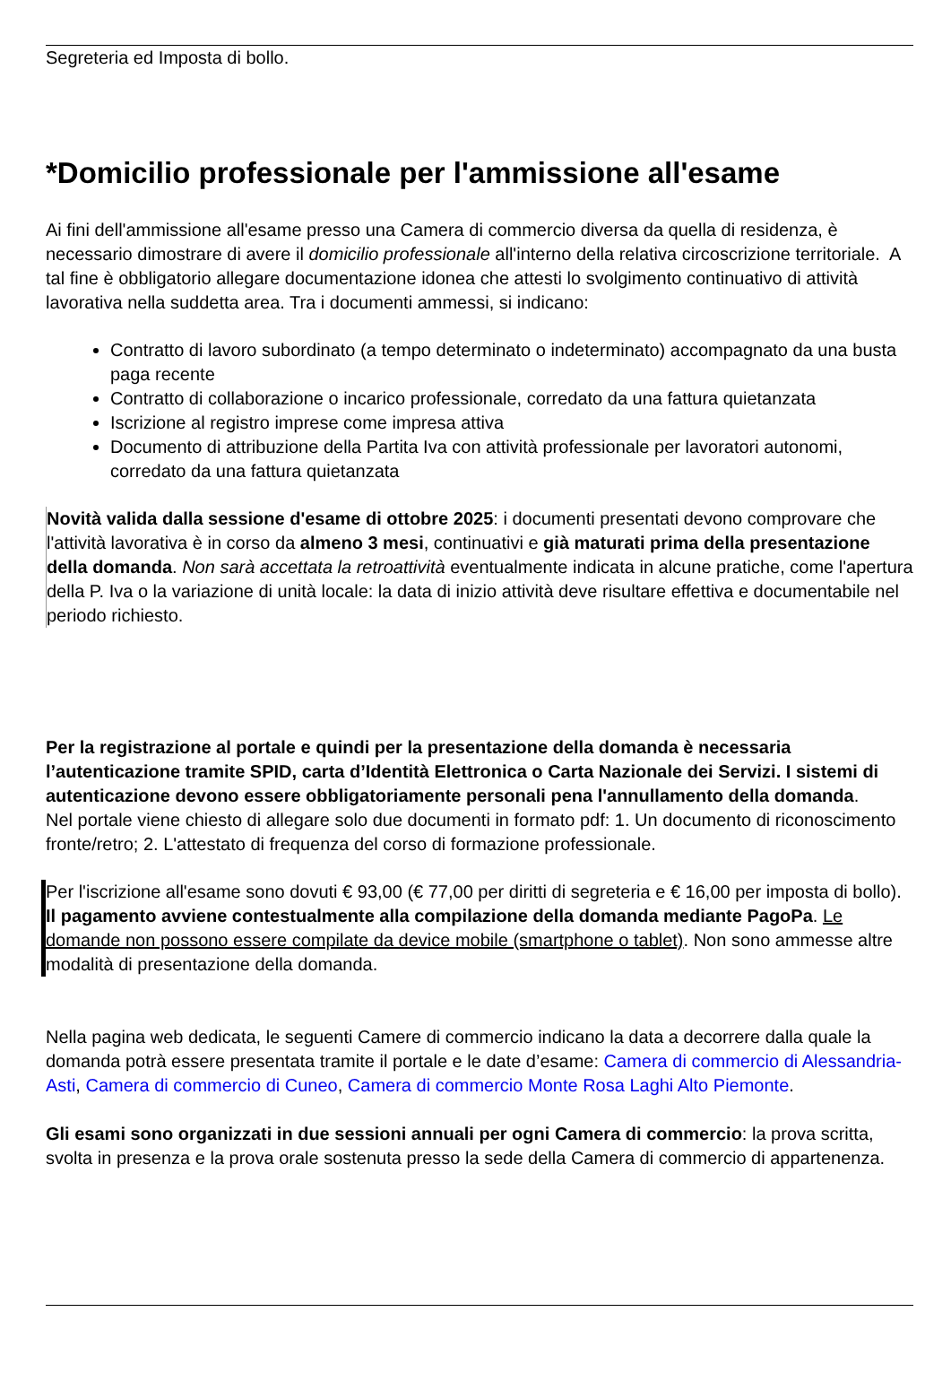Segreteria ed Imposta di bollo.
*Domicilio professionale per l'ammissione all'esame
Ai fini dell'ammissione all'esame presso una Camera di commercio diversa da quella di residenza, è necessario dimostrare di avere il domicilio professionale all'interno della relativa circoscrizione territoriale. A tal fine è obbligatorio allegare documentazione idonea che attesti lo svolgimento continuativo di attività lavorativa nella suddetta area. Tra i documenti ammessi, si indicano:
Contratto di lavoro subordinato (a tempo determinato o indeterminato) accompagnato da una busta paga recente
Contratto di collaborazione o incarico professionale, corredato da una fattura quietanzata
Iscrizione al registro imprese come impresa attiva
Documento di attribuzione della Partita Iva con attività professionale per lavoratori autonomi, corredato da una fattura quietanzata
Novità valida dalla sessione d'esame di ottobre 2025: i documenti presentati devono comprovare che l'attività lavorativa è in corso da almeno 3 mesi, continuativi e già maturati prima della presentazione della domanda. Non sarà accettata la retroattività eventualmente indicata in alcune pratiche, come l'apertura della P. Iva o la variazione di unità locale: la data di inizio attività deve risultare effettiva e documentabile nel periodo richiesto.
Per la registrazione al portale e quindi per la presentazione della domanda è necessaria l’autenticazione tramite SPID, carta d’Identità Elettronica o Carta Nazionale dei Servizi. I sistemi di autenticazione devono essere obbligatoriamente personali pena l'annullamento della domanda.
Nel portale viene chiesto di allegare solo due documenti in formato pdf: 1. Un documento di riconoscimento fronte/retro; 2. L'attestato di frequenza del corso di formazione professionale.
Per l'iscrizione all'esame sono dovuti € 93,00 (€ 77,00 per diritti di segreteria e € 16,00 per imposta di bollo). Il pagamento avviene contestualmente alla compilazione della domanda mediante PagoPa. Le domande non possono essere compilate da device mobile (smartphone o tablet). Non sono ammesse altre modalità di presentazione della domanda.
Nella pagina web dedicata, le seguenti Camere di commercio indicano la data a decorrere dalla quale la domanda potrà essere presentata tramite il portale e le date d’esame: Camera di commercio di Alessandria-Asti, Camera di commercio di Cuneo, Camera di commercio Monte Rosa Laghi Alto Piemonte.
Gli esami sono organizzati in due sessioni annuali per ogni Camera di commercio: la prova scritta, svolta in presenza e la prova orale sostenuta presso la sede della Camera di commercio di appartenenza.